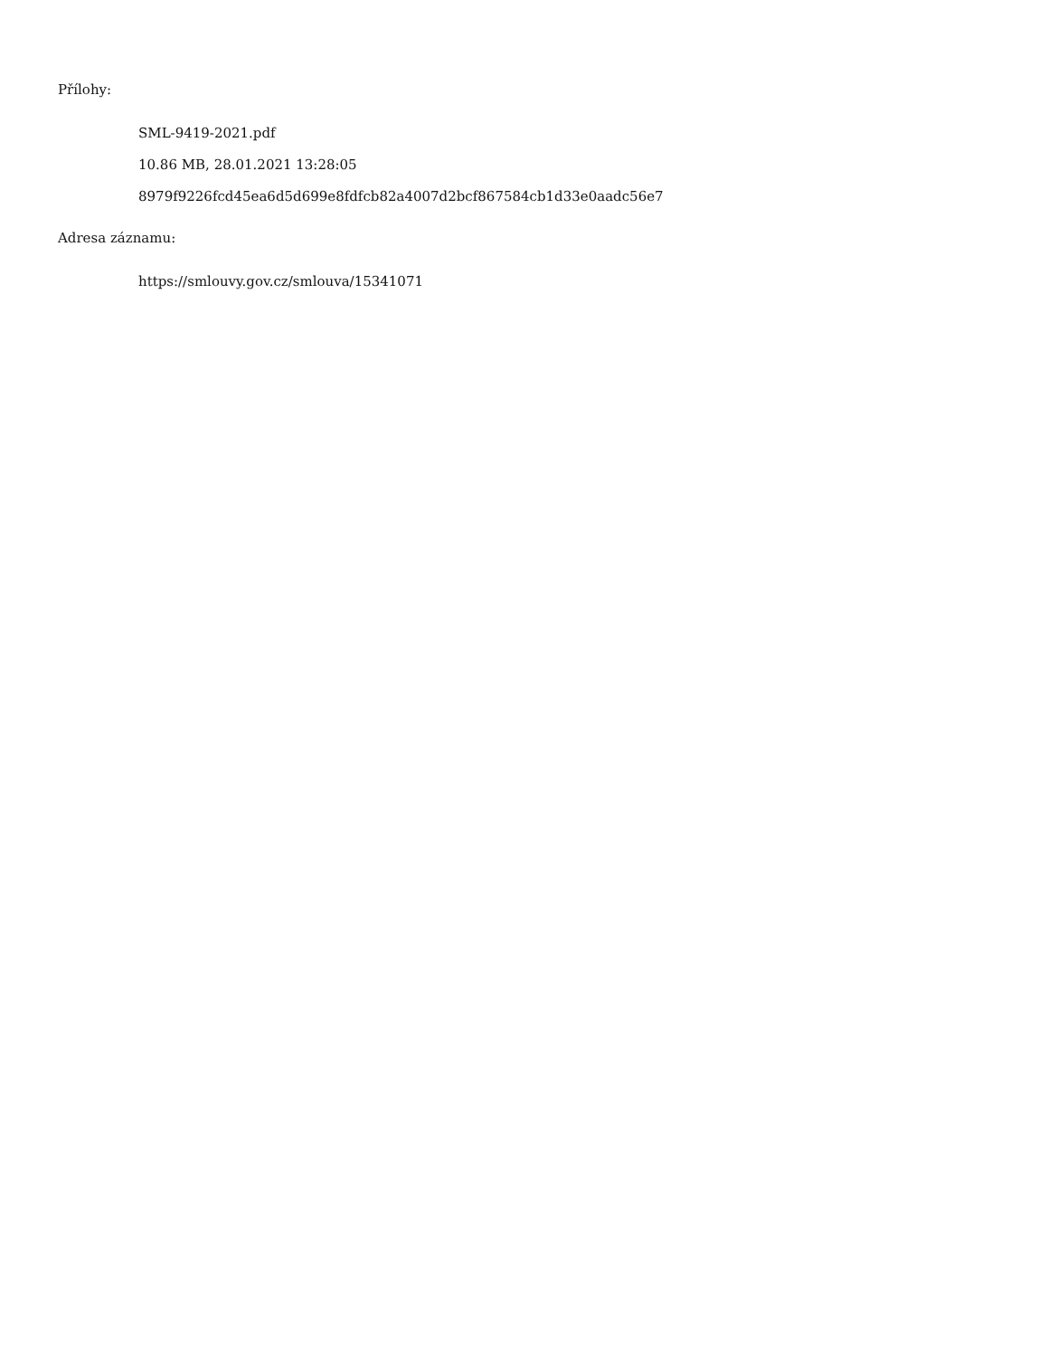Přílohy:
SML-9419-2021.pdf
10.86 MB, 28.01.2021 13:28:05
8979f9226fcd45ea6d5d699e8fdfcb82a4007d2bcf867584cb1d33e0aadc56e7
Adresa záznamu:
https://smlouvy.gov.cz/smlouva/15341071